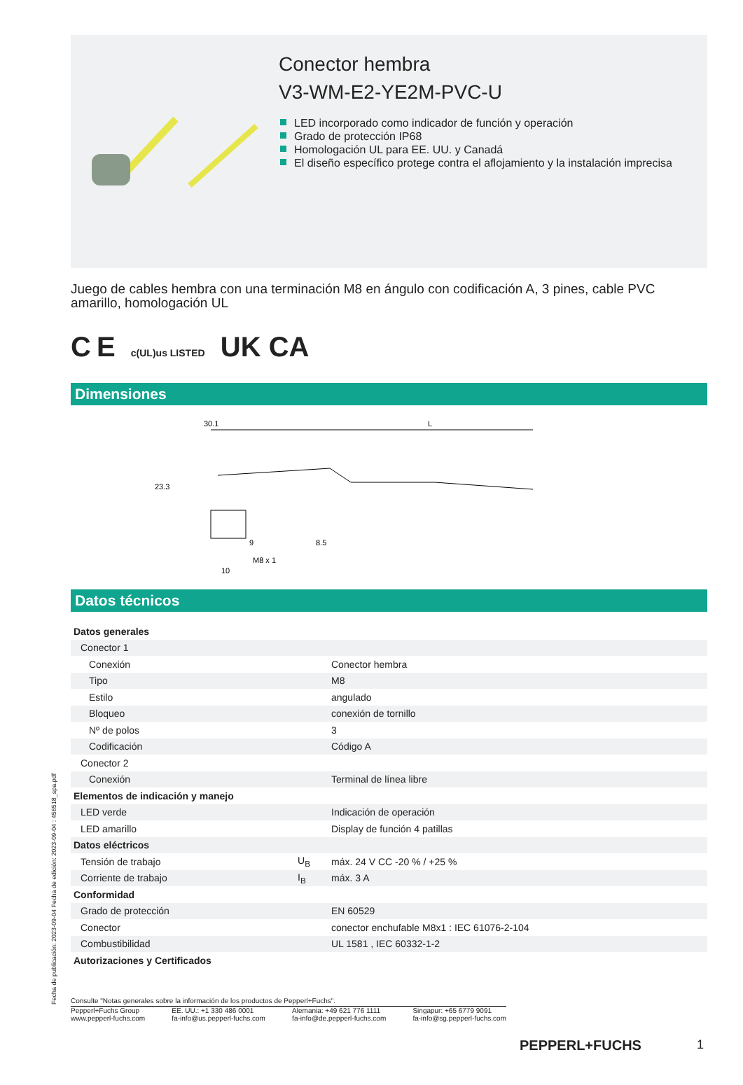Conector hembra
V3-WM-E2-YE2M-PVC-U
LED incorporado como indicador de función y operación
Grado de protección IP68
Homologación UL para EE. UU. y Canadá
El diseño específico protege contra el aflojamiento y la instalación imprecisa
Juego de cables hembra con una terminación M8 en ángulo con codificación A, 3 pines, cable PVC amarillo, homologación UL
C E c(UL)us LISTED UK CA
Dimensiones
30.1
L
23.3
8.5
9
M8 x 1
10
Datos técnicos
| Datos generales | | |
| Conector 1 | | |
| Conexión | | Conector hembra |
| Tipo | | M8 |
| Estilo | | angulado |
| Bloqueo | | conexión de tornillo |
| Nº de polos | | 3 |
| Codificación | | Código A |
| Conector 2 | | |
| Conexión | | Terminal de línea libre |
| Elementos de indicación y manejo | | |
| LED verde | | Indicación de operación |
| LED amarillo | | Display de función 4 patillas |
| Datos eléctricos | | |
| Tensión de trabajo | U<sub>B</sub> | máx. 24 V CC -20 % / +25 % |
| Corriente de trabajo | I<sub>B</sub> | máx. 3 A |
| Conformidad | | |
| Grado de protección | | EN 60529 |
| Conector | | conector enchufable M8x1 : IEC 61076-2-104 |
| Combustibilidad | | UL 1581 , IEC 60332-1-2 |
| Autorizaciones y Certificados | | |
Consulte "Notas generales sobre la información de los productos de Pepperl+Fuchs".
Pepperl+Fuchs Group
www.pepperl-fuchs.com
EE. UU.: +1 330 486 0001
fa-info@us.pepperl-fuchs.com
Alemania: +49 621 776 1111
fa-info@de.pepperl-fuchs.com
Singapur: +65 6779 9091
fa-info@sg.pepperl-fuchs.com
PEPPERL+FUCHS 1
Fecha de publicación: 2023-09-04 Fecha de edición: 2023-09-04 : 456518_spa.pdf